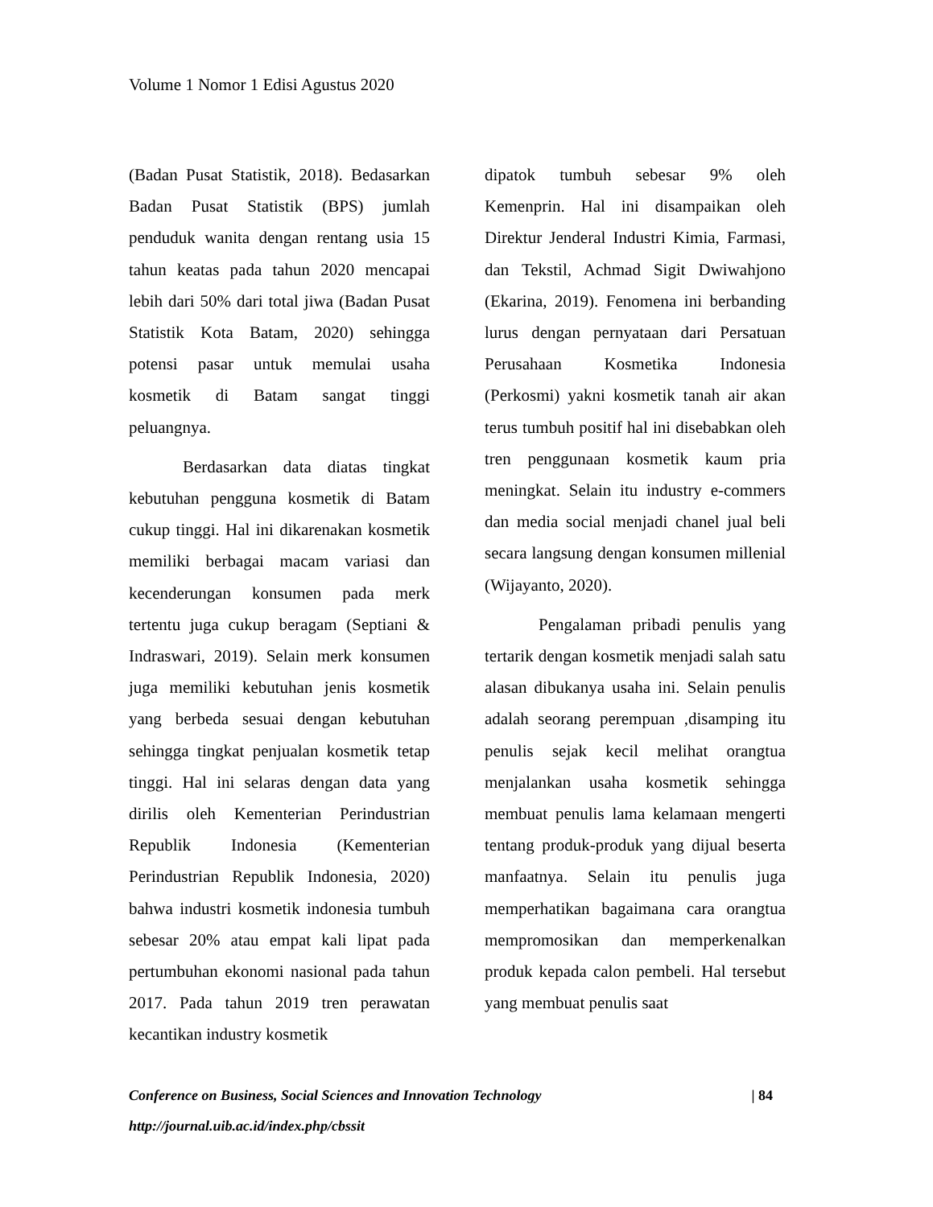Volume 1 Nomor 1 Edisi Agustus 2020
(Badan Pusat Statistik, 2018). Bedasarkan Badan Pusat Statistik (BPS) jumlah penduduk wanita dengan rentang usia 15 tahun keatas pada tahun 2020 mencapai lebih dari 50% dari total jiwa (Badan Pusat Statistik Kota Batam, 2020) sehingga potensi pasar untuk memulai usaha kosmetik di Batam sangat tinggi peluangnya.
Berdasarkan data diatas tingkat kebutuhan pengguna kosmetik di Batam cukup tinggi. Hal ini dikarenakan kosmetik memiliki berbagai macam variasi dan kecenderungan konsumen pada merk tertentu juga cukup beragam (Septiani & Indraswari, 2019). Selain merk konsumen juga memiliki kebutuhan jenis kosmetik yang berbeda sesuai dengan kebutuhan sehingga tingkat penjualan kosmetik tetap tinggi. Hal ini selaras dengan data yang dirilis oleh Kementerian Perindustrian Republik Indonesia (Kementerian Perindustrian Republik Indonesia, 2020) bahwa industri kosmetik indonesia tumbuh sebesar 20% atau empat kali lipat pada pertumbuhan ekonomi nasional pada tahun 2017. Pada tahun 2019 tren perawatan kecantikan industry kosmetik
dipatok tumbuh sebesar 9% oleh Kemenprin. Hal ini disampaikan oleh Direktur Jenderal Industri Kimia, Farmasi, dan Tekstil, Achmad Sigit Dwiwahjono (Ekarina, 2019). Fenomena ini berbanding lurus dengan pernyataan dari Persatuan Perusahaan Kosmetika Indonesia (Perkosmi) yakni kosmetik tanah air akan terus tumbuh positif hal ini disebabkan oleh tren penggunaan kosmetik kaum pria meningkat. Selain itu industry e-commers dan media social menjadi chanel jual beli secara langsung dengan konsumen millenial (Wijayanto, 2020).
Pengalaman pribadi penulis yang tertarik dengan kosmetik menjadi salah satu alasan dibukanya usaha ini. Selain penulis adalah seorang perempuan ,disamping itu penulis sejak kecil melihat orangtua menjalankan usaha kosmetik sehingga membuat penulis lama kelamaan mengerti tentang produk-produk yang dijual beserta manfaatnya. Selain itu penulis juga memperhatikan bagaimana cara orangtua mempromosikan dan memperkenalkan produk kepada calon pembeli. Hal tersebut yang membuat penulis saat
Conference on Business, Social Sciences and Innovation Technology | 84
http://journal.uib.ac.id/index.php/cbssit